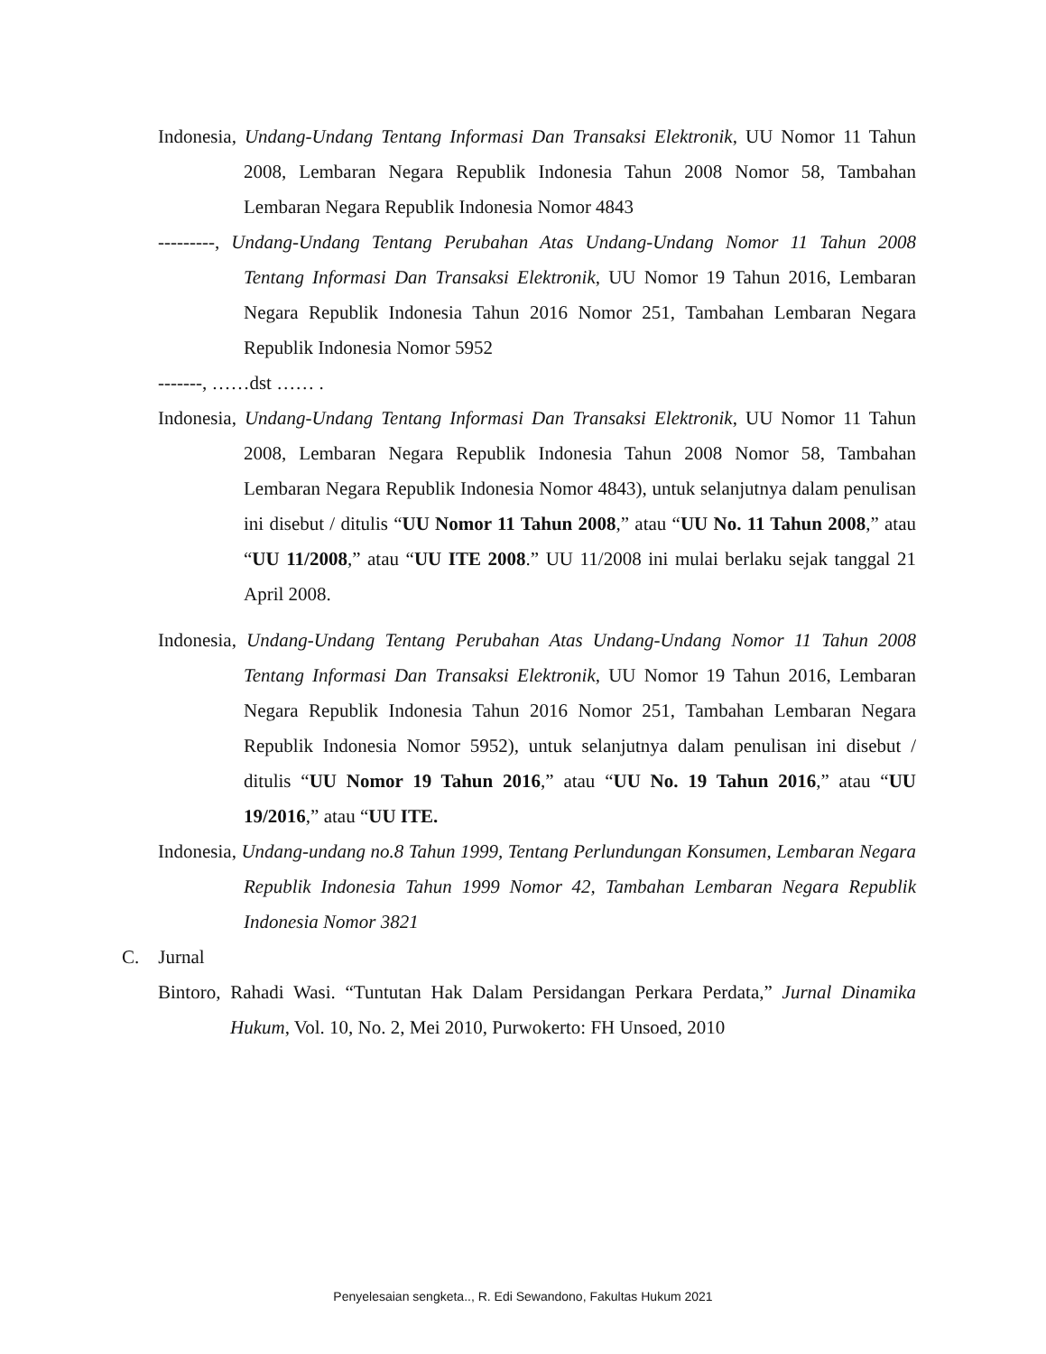Indonesia, Undang-Undang Tentang Informasi Dan Transaksi Elektronik, UU Nomor 11 Tahun 2008, Lembaran Negara Republik Indonesia Tahun 2008 Nomor 58, Tambahan Lembaran Negara Republik Indonesia Nomor 4843
---------, Undang-Undang Tentang Perubahan Atas Undang-Undang Nomor 11 Tahun 2008 Tentang Informasi Dan Transaksi Elektronik, UU Nomor 19 Tahun 2016, Lembaran Negara Republik Indonesia Tahun 2016 Nomor 251, Tambahan Lembaran Negara Republik Indonesia Nomor 5952
-------, ……dst …… .
Indonesia, Undang-Undang Tentang Informasi Dan Transaksi Elektronik, UU Nomor 11 Tahun 2008, Lembaran Negara Republik Indonesia Tahun 2008 Nomor 58, Tambahan Lembaran Negara Republik Indonesia Nomor 4843), untuk selanjutnya dalam penulisan ini disebut / ditulis “UU Nomor 11 Tahun 2008,” atau “UU No. 11 Tahun 2008,” atau “UU 11/2008,” atau “UU ITE 2008.” UU 11/2008 ini mulai berlaku sejak tanggal 21 April 2008.
Indonesia, Undang-Undang Tentang Perubahan Atas Undang-Undang Nomor 11 Tahun 2008 Tentang Informasi Dan Transaksi Elektronik, UU Nomor 19 Tahun 2016, Lembaran Negara Republik Indonesia Tahun 2016 Nomor 251, Tambahan Lembaran Negara Republik Indonesia Nomor 5952), untuk selanjutnya dalam penulisan ini disebut / ditulis “UU Nomor 19 Tahun 2016,” atau “UU No. 19 Tahun 2016,” atau “UU 19/2016,” atau “UU ITE.
Indonesia, Undang-undang no.8 Tahun 1999, Tentang Perlundungan Konsumen, Lembaran Negara Republik Indonesia Tahun 1999 Nomor 42, Tambahan Lembaran Negara Republik Indonesia Nomor 3821
C. Jurnal
Bintoro, Rahadi Wasi. “Tuntutan Hak Dalam Persidangan Perkara Perdata,” Jurnal Dinamika Hukum, Vol. 10, No. 2, Mei 2010, Purwokerto: FH Unsoed, 2010
Penyelesaian sengketa.., R. Edi Sewandono, Fakultas Hukum 2021